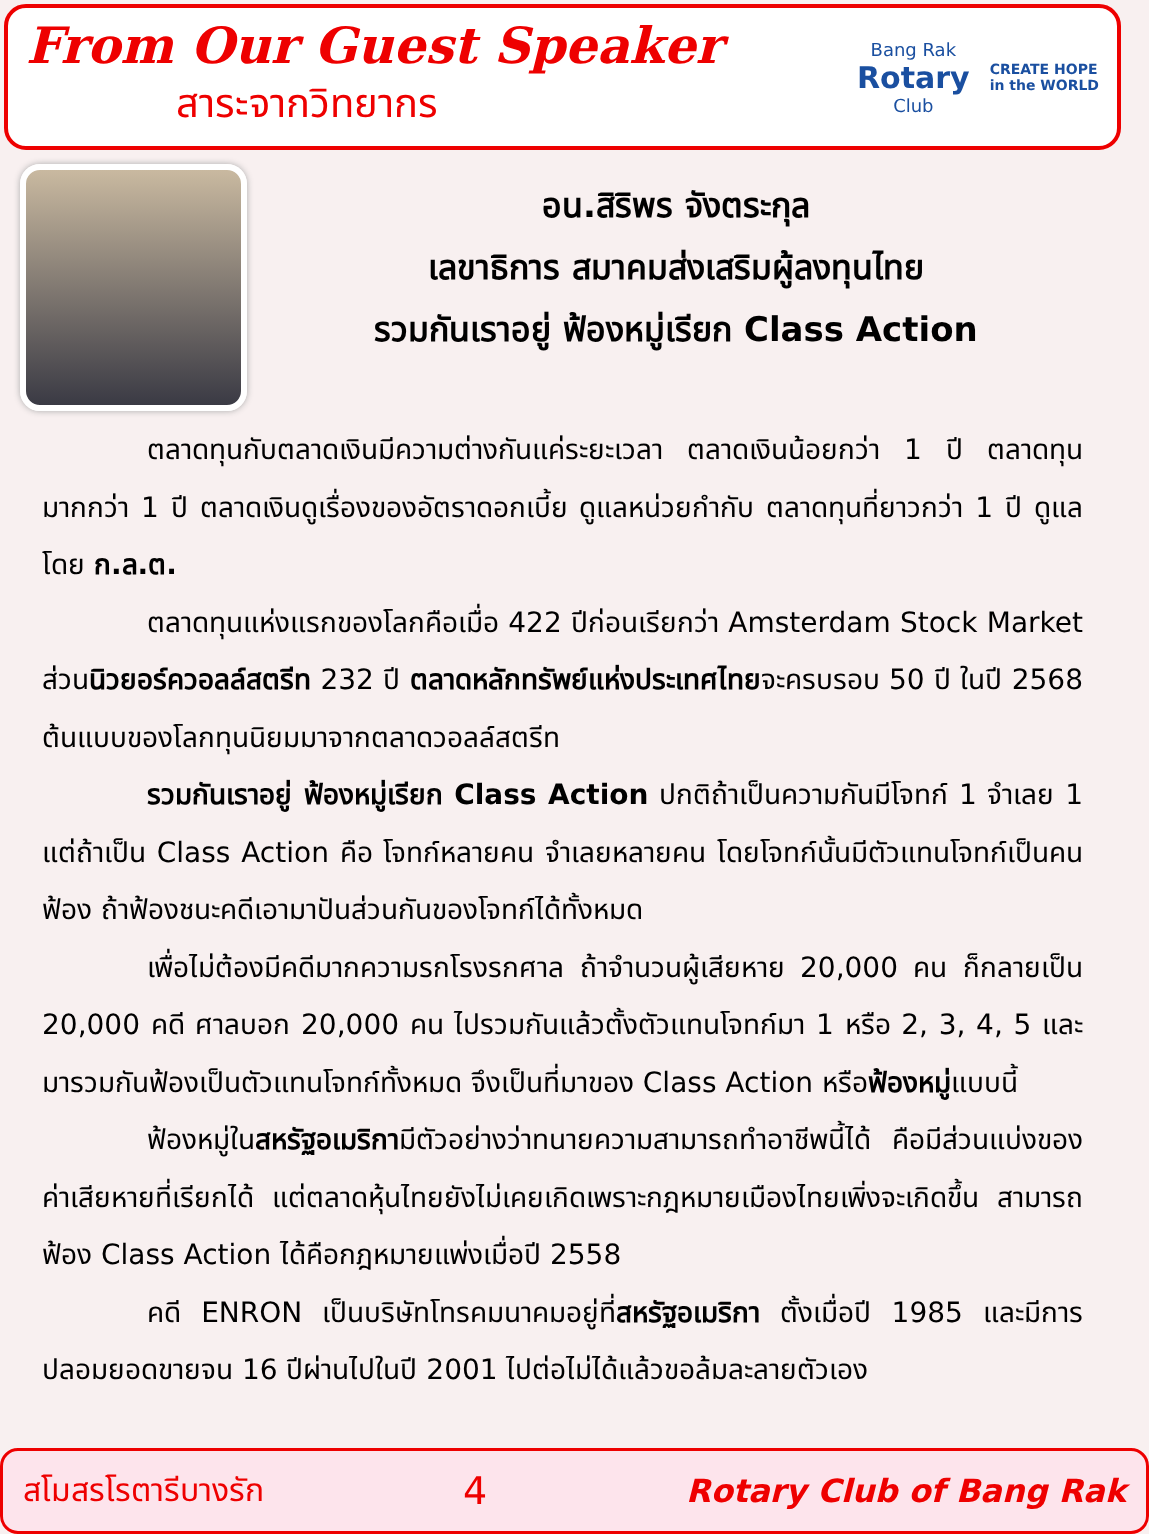From Our Guest Speaker
สาระจากวิทยากร
Bang Rak
Rotary
Club
CREATE HOPE
in the WORLD
อน.สิริพร จังตระกุล
เลขาธิการ สมาคมส่งเสริมผู้ลงทุนไทย
รวมกันเราอยู่ ฟ้องหมู่เรียก Class Action
ตลาดทุนกับตลาดเงินมีความต่างกันแค่ระยะเวลา ตลาดเงินน้อยกว่า 1 ปี ตลาดทุนมากกว่า 1 ปี ตลาดเงินดูเรื่องของอัตราดอกเบี้ย ดูแลหน่วยกำกับ ตลาดทุนที่ยาวกว่า 1 ปี ดูแลโดย ก.ล.ต.
ตลาดทุนแห่งแรกของโลกคือเมื่อ 422 ปีก่อนเรียกว่า Amsterdam Stock Market ส่วนนิวยอร์ควอลล์สตรีท 232 ปี ตลาดหลักทรัพย์แห่งประเทศไทยจะครบรอบ 50 ปี ในปี 2568 ต้นแบบของโลกทุนนิยมมาจากตลาดวอลล์สตรีท
รวมกันเราอยู่ ฟ้องหมู่เรียก Class Action ปกติถ้าเป็นความกันมีโจทก์ 1 จำเลย 1 แต่ถ้าเป็น Class Action คือ โจทก์หลายคน จำเลยหลายคน โดยโจทก์นั้นมีตัวแทนโจทก์เป็นคนฟ้อง ถ้าฟ้องชนะคดีเอามาปันส่วนกันของโจทก์ได้ทั้งหมด
เพื่อไม่ต้องมีคดีมากความรกโรงรกศาล ถ้าจำนวนผู้เสียหาย 20,000 คน ก็กลายเป็น 20,000 คดี ศาลบอก 20,000 คน ไปรวมกันแล้วตั้งตัวแทนโจทก์มา 1 หรือ 2, 3, 4, 5 และมารวมกันฟ้องเป็นตัวแทนโจทก์ทั้งหมด จึงเป็นที่มาของ Class Action หรือฟ้องหมู่แบบนี้
ฟ้องหมู่ในสหรัฐอเมริกามีตัวอย่างว่าทนายความสามารถทำอาชีพนี้ได้ คือมีส่วนแบ่งของค่าเสียหายที่เรียกได้ แต่ตลาดหุ้นไทยยังไม่เคยเกิดเพราะกฎหมายเมืองไทยเพิ่งจะเกิดขึ้น สามารถฟ้อง Class Action ได้คือกฎหมายแพ่งเมื่อปี 2558
คดี ENRON เป็นบริษัทโทรคมนาคมอยู่ที่สหรัฐอเมริกา ตั้งเมื่อปี 1985 และมีการปลอมยอดขายจน 16 ปีผ่านไปในปี 2001 ไปต่อไม่ได้แล้วขอล้มละลายตัวเอง
สโมสรโรตารีบางรัก 4 Rotary Club of Bang Rak